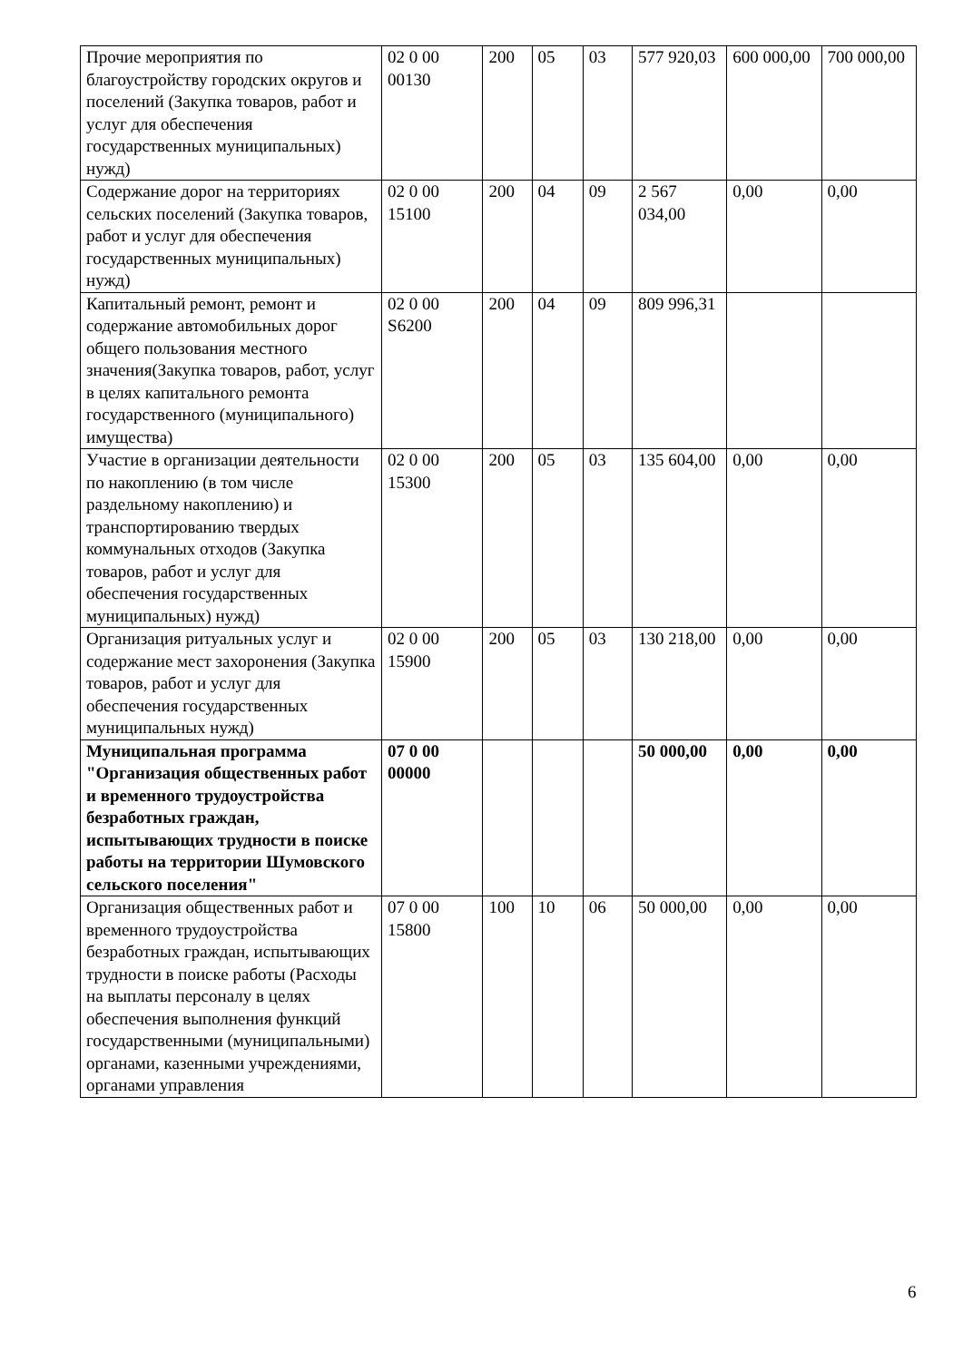| Прочие мероприятия по благоустройству городских округов и поселений (Закупка товаров, работ и услуг для обеспечения государственных муниципальных) нужд) | 02 0 00 00130 | 200 | 05 | 03 | 577 920,03 | 600 000,00 | 700 000,00 |
| Содержание дорог на территориях сельских поселений (Закупка товаров, работ и услуг для обеспечения государственных муниципальных) нужд) | 02 0 00 15100 | 200 | 04 | 09 | 2 567 034,00 | 0,00 | 0,00 |
| Капитальный ремонт, ремонт и содержание автомобильных дорог общего пользования местного значения(Закупка товаров, работ, услуг в целях капитального ремонта государственного (муниципального) имущества) | 02 0 00 S6200 | 200 | 04 | 09 | 809 996,31 | | |
| Участие в организации деятельности по накоплению (в том числе раздельному накоплению) и транспортированию твердых коммунальных отходов (Закупка товаров, работ и услуг для обеспечения государственных муниципальных) нужд) | 02 0 00 15300 | 200 | 05 | 03 | 135 604,00 | 0,00 | 0,00 |
| Организация ритуальных услуг и содержание мест захоронения (Закупка товаров, работ и услуг для обеспечения государственных муниципальных нужд) | 02 0 00 15900 | 200 | 05 | 03 | 130 218,00 | 0,00 | 0,00 |
| Муниципальная программа "Организация общественных работ и временного трудоустройства безработных граждан, испытывающих трудности в поиске работы на территории Шумовского сельского поселения" | 07 0 00 00000 | | | | 50 000,00 | 0,00 | 0,00 |
| Организация общественных работ и временного трудоустройства безработных граждан, испытывающих трудности в поиске работы (Расходы на выплаты персоналу в целях обеспечения выполнения функций государственными (муниципальными) органами, казенными учреждениями, органами управления | 07 0 00 15800 | 100 | 10 | 06 | 50 000,00 | 0,00 | 0,00 |
6